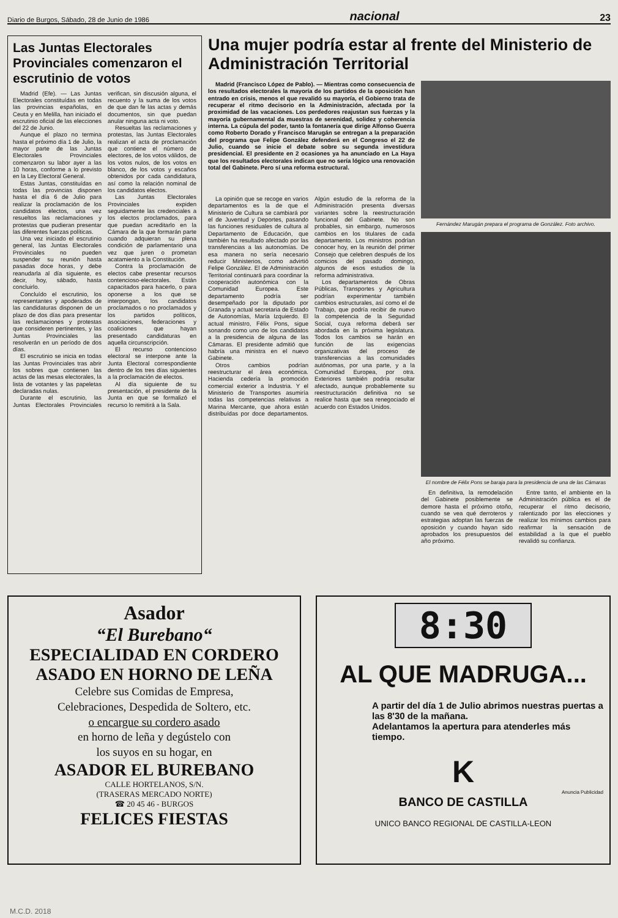Diario de Burgos, Sábado, 28 de Junio de 1986 nacional 23
Las Juntas Electorales Provinciales comenzaron el escrutinio de votos
Madrid (Efe). — Las Juntas Electorales constituídas en todas las provincias españolas, en Ceuta y en Melilla, han iniciado el escrutinio oficial de las elecciones del 22 de Junio.
Aunque el plazo no termina hasta el próximo día 1 de Julio, la mayor parte de las Juntas Electorales Provinciales comenzaron su labor ayer a las 10 horas, conforme a lo previsto en la Ley Electoral General.
Estas Juntas, constituídas en todas las provincias disponen hasta el día 6 de Julio para realizar la proclamación de los candidatos electos, una vez resueltos las reclamaciones y protestas que pudieran presentar las diferentes fuerzas políticas.
Una vez iniciado el escrutinio general, las Juntas Electorales Provinciales no pueden suspender su reunión hasta pasadas doce horas, y debe reanudarla al día siguiente, es decir, hoy, sábado, hasta concluirlo.
Concluído el escrutinio, los representantes y apoderados de las candidaturas disponen de un plazo de dos días para presentar las reclamaciones y protestas que consideren pertinentes, y las Juntas Provinciales las resolverán en un período de dos días.
El escrutinio se inicia en todas las Juntas Provinciales tras abrir los sobres que contienen las actas de las mesas electorales, la lista de votantes y las papeletas declaradas nulas.
Durante el escrutinio, las Juntas Electorales Provinciales verifican, sin discusión alguna, el recuento y la suma de los votos de que dan fe las actas y demás documentos, sin que puedan anular ninguna acta ni voto.
Resueltas las reclamaciones y protestas, las Juntas Electorales realizan el acta de proclamación que contiene el número de electores, de los votos válidos, de los votos nulos, de los votos en blanco, de los votos y escaños obtenidos por cada candidatura, así como la relación nominal de los candidatos electos.
Las Juntas Electorales Provinciales expiden seguidamente las credenciales a los electos proclamados, para que puedan acreditarlo en la Cámara de la que formarán parte cuando adquieran su plena condición de parlamentario una vez que juren o prometan acatamiento a la Constitución.
Contra la proclamación de electos cabe presentar recursos contencioso-electorales. Están capacitados para hacerlo, o para oponerse a los que se interpongan, los candidatos proclamados o no proclamados y los partidos políticos, asociaciones, federaciones y coaliciones que hayan presentado candidaturas en aquella circunscripción.
El recurso contencioso electoral se interpone ante la Junta Electoral correspondiente dentro de los tres días siguientes a la proclamación de electos.
Al día siguiente de su presentación, el presidente de la Junta en que se formalizó el recurso lo remitirá a la Sala.
Una mujer podría estar al frente del Ministerio de Administración Territorial
Madrid (Francisco López de Pablo). — Mientras como consecuencia de los resultados electorales la mayoría de los partidos de la oposición han entrado en crisis, menos el que revalidó su mayoría, el Gobierno trata de recuperar el ritmo decisorio en la Administración, afectada por la proximidad de las vacaciones. Los perdedores reajustan sus fuerzas y la mayoría gubernamental da muestras de serenidad, solidez y coherencia interna. La cúpula del poder, tanto la fontanería que dirige Alfonso Guerra como Roberto Dorado y Francisco Marugán se entregan a la preparación del programa que Felipe González defenderá en el Congreso el 22 de Julio, cuando se inicie el debate sobre su segunda investidura presidencial. El presidente en 2 ocasiones ya ha anunciado en La Haya que los resultados electorales indican que no sería lógico una renovación total del Gabinete. Pero sí una reforma estructural.
La opinión que se recoge en varios departamentos es la de que el Ministerio de Cultura se cambiará por el de Juventud y Deportes, pasando las funciones residuales de cultura al Departamento de Educación, que también ha resultado afectado por las transferencias a las autonomías. De esa manera no sería necesario reducir Ministerios, como advirtió Felipe González. El de Administración Territorial continuará para coordinar la cooperación autonómica con la Comunidad Europea. Este departamento podría ser desempeñado por la diputado por Granada y actual secretaria de Estado de Autonomías, María Izquierdo. El actual ministro, Félix Pons, sigue sonando como uno de los candidatos a la presidencia de alguna de las Cámaras. El presidente admitió que habría una ministra en el nuevo Gabinete.
Otros cambios podrían reestructurar el área económica. Hacienda cedería la promoción comercial exterior a Industria. Y el Ministerio de Transportes asumiría todas las competencias relativas a Marina Mercante, que ahora están distribuídas por doce departamentos. Algún estudio de la reforma de la Administración presenta diversas variantes sobre la reestructuración funcional del Gabinete. No son probables, sin embargo, numerosos cambios en los titulares de cada departamento. Los ministros podrían conocer hoy, en la reunión del primer Consejo que celebren después de los comicios del pasado domingo, algunos de esos estudios de la reforma administrativa.
Los departamentos de Obras Públicas, Transportes y Agricultura podrían experimentar también cambios estructurales, así como el de Trabajo, que podría recibir de nuevo la competencia de la Seguridad Social, cuya reforma deberá ser abordada en la próxima legislatura. Todos los cambios se harán en función de las exigencias organizativas del proceso de transferencias a las comunidades autónomas, por una parte, y a la Comunidad Europea, por otra. Exteriores también podría resultar afectado, aunque probablemente su reestructuración definitiva no se realice hasta que sea renegociado el acuerdo con Estados Unidos.
Fernández Marugán prepara el programa de González. Foto archivo.
El nombre de Félix Pons se baraja para la presidencia de una de las Cámaras
En definitiva, la remodelación del Gabinete posiblemente se demore hasta el próximo otoño, cuando se vea qué derroteros y estrategias adoptan las fuerzas de oposición y cuando hayan sido aprobados los presupuestos del año próximo.
Entre tanto, el ambiente en la Administración pública es el de recuperar el ritmo decisorio, ralentizado por las elecciones y realizar los mínimos cambios para reafirmar la sensación de estabilidad a la que el pueblo revalidó su confianza.
Asador
“El Burebano“
ESPECIALIDAD EN CORDERO
ASADO EN HORNO DE LEÑA
Celebre sus Comidas de Empresa,
Celebraciones, Despedida de Soltero, etc.
o encargue su cordero asado
en horno de leña y degústelo con
los suyos en su hogar, en
ASADOR EL BUREBANO
CALLE HORTELANOS, S/N.
(TRASERAS MERCADO NORTE)
☎ 20 45 46 - BURGOS
FELICES FIESTAS
8:30
AL QUE MADRUGA...
A partir del día 1 de Julio abrimos nuestras puertas a las 8'30 de la mañana.
Adelantamos la apertura para atenderles más tiempo.
K
Anuncia Publicidad
BANCO DE CASTILLA
UNICO BANCO REGIONAL DE CASTILLA-LEON
M.C.D. 2018